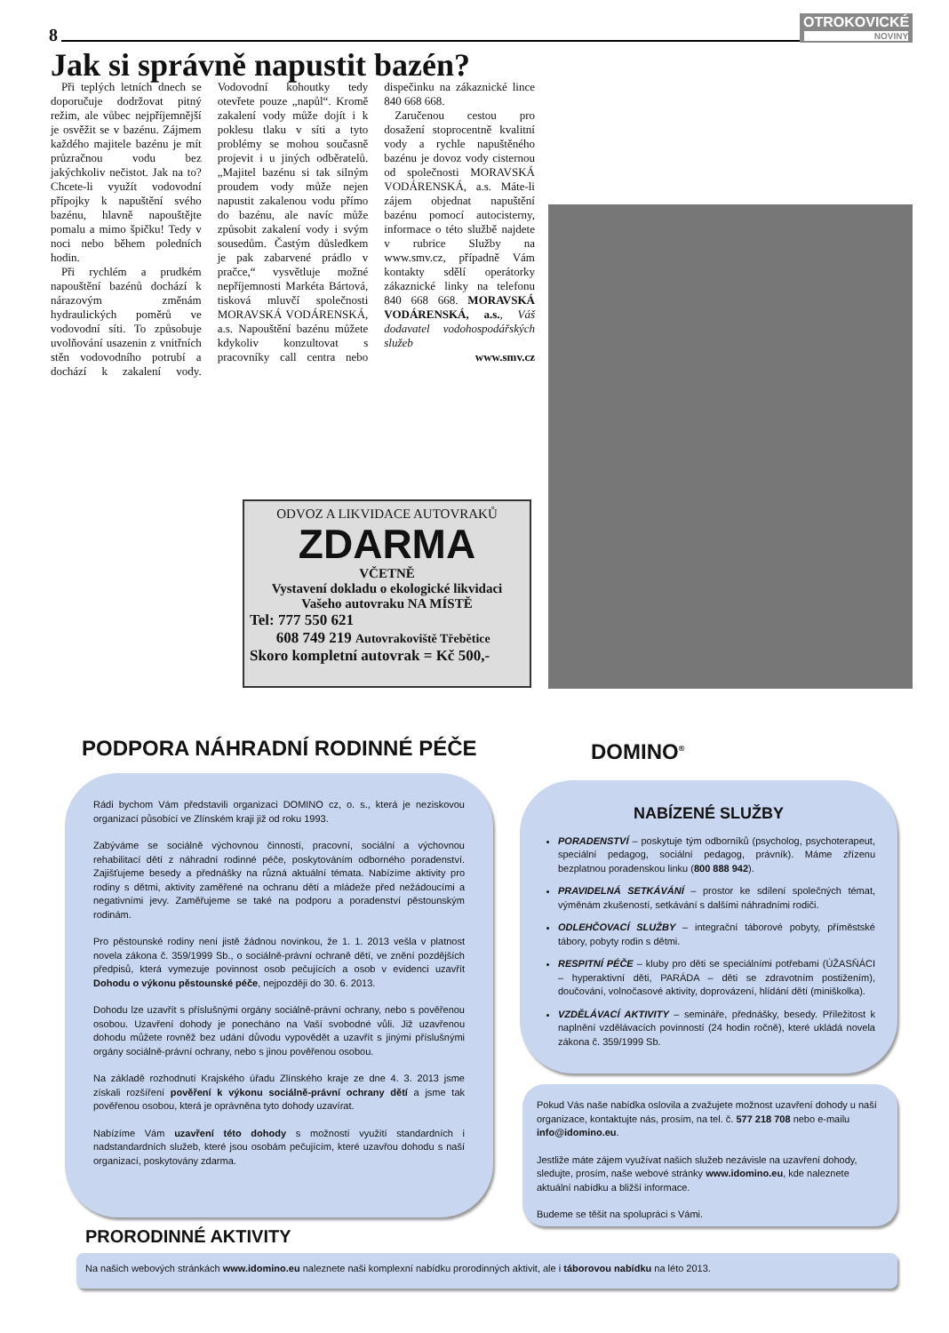8
OTROKOVICKÉ
NOVINY
Jak si správně napustit bazén?
Při teplých letních dnech se doporučuje dodržovat pitný režim, ale vůbec nejpříjemnější je osvěžit se v bazénu. Zájmem každého majitele bazénu je mít průzračnou vodu bez jakýchkoliv nečistot. Jak na to? Chcete-li využít vodovodní přípojky k napuštění svého bazénu, hlavně napouštějte pomalu a mimo špičku! Tedy v noci nebo během poledních hodin.
Při rychlém a prudkém napouštění bazénů dochází k nárazovým změnám hydraulických poměrů ve vodovodní síti. To způsobuje uvolňování usazenin z vnitřních stěn vodovodního potrubí a dochází k zakalení vody. Vodovodní kohoutky tedy otevřete pouze „napůl“. Kromě zakalení vody může dojít i k poklesu tlaku v síti a tyto problémy se mohou současně projevit i u jiných odběratelů. „Majitel bazénu si tak silným proudem vody může nejen napustit zakalenou vodu přímo do bazénu, ale navíc může způsobit zakalení vody i svým sousedům. Častým důsledkem je pak zabarvené prádlo v pračce,“ vysvětluje možné nepříjemnosti Markéta Bártová, tisková mluvčí společnosti MORAVSKÁ VODÁRENSKÁ, a.s. Napouštění bazénu můžete kdykoliv konzultovat s pracovníky call centra nebo dispečinku na zákaznické lince 840 668 668.
Zaručenou cestou pro dosažení stoprocentně kvalitní vody a rychle napuštěného bazénu je dovoz vody cisternou od společnosti MORAVSKÁ VODÁRENSKÁ, a.s. Máte-li zájem objednat napuštění bazénu pomocí autocisterny, informace o této službě najdete v rubrice Služby na www.smv.cz, případně Vám kontakty sdělí operátorky zákaznické linky na telefonu 840 668 668. MORAVSKÁ VODÁRENSKÁ, a.s., Váš dodavatel vodohospodářských služeb
www.smv.cz
ODVOZ A LIKVIDACE AUTOVRAKŮ
ZDARMA
VČETNĚ
Vystavení dokladu o ekologické likvidaci
Vašeho autovraku NA MÍSTĚ
Tel: 777 550 621
608 749 219 Autovrakoviště Třebětice
Skoro kompletní autovrak = Kč 500,-
PODPORA NÁHRADNÍ RODINNÉ PÉČE DOMINO<sup>®</sup>
Rádi bychom Vám představili organizaci DOMINO cz, o. s., která je neziskovou organizací působící ve Zlínském kraji již od roku 1993.
Zabýváme se sociálně výchovnou činností, pracovní, sociální a výchovnou rehabilitací dětí z náhradní rodinné péče, poskytováním odborného poradenství. Zajišťujeme besedy a přednášky na různá aktuální témata. Nabízíme aktivity pro rodiny s dětmi, aktivity zaměřené na ochranu dětí a mládeže před nežádoucími a negativními jevy. Zaměřujeme se také na podporu a poradenství pěstounským rodinám.
Pro pěstounské rodiny není jistě žádnou novinkou, že 1. 1. 2013 vešla v platnost novela zákona č. 359/1999 Sb., o sociálně-právní ochraně dětí, ve znění pozdějších předpisů, která vymezuje povinnost osob pečujících a osob v evidenci uzavřít Dohodu o výkonu pěstounské péče, nejpozději do 30. 6. 2013.
Dohodu lze uzavřít s příslušnými orgány sociálně-právní ochrany, nebo s pověřenou osobou. Uzavření dohody je ponecháno na Vaší svobodné vůli. Již uzavřenou dohodu můžete rovněž bez udání důvodu vypovědět a uzavřít s jinými příslušnými orgány sociálně-právní ochrany, nebo s jinou pověřenou osobou.
Na základě rozhodnutí Krajského úřadu Zlínského kraje ze dne 4. 3. 2013 jsme získali rozšíření pověření k výkonu sociálně-právní ochrany dětí a jsme tak pověřenou osobou, která je oprávněna tyto dohody uzavírat.
Nabízíme Vám uzavření této dohody s možností využití standardních i nadstandardních služeb, které jsou osobám pečujícím, které uzavřou dohodu s naší organizací, poskytovány zdarma.
NABÍZENÉ SLUŽBY
PORADENSTVÍ – poskytuje tým odborníků (psycholog, psychoterapeut, speciální pedagog, sociální pedagog, právník). Máme zřízenu bezplatnou poradenskou linku (800 888 942).
PRAVIDELNÁ SETKÁVÁNÍ – prostor ke sdílení společných témat, výměnám zkušeností, setkávání s dalšími náhradními rodiči.
ODLEHČOVACÍ SLUŽBY – integrační táborové pobyty, příměstské tábory, pobyty rodin s dětmi.
RESPITNÍ PÉČE – kluby pro děti se speciálními potřebami (ÚŽASŇÁCI – hyperaktivní děti, PARÁDA – děti se zdravotním postižením), doučování, volnočasové aktivity, doprovázení, hlídání dětí (miniškolka).
VZDĚLÁVACÍ AKTIVITY – semináře, přednášky, besedy. Příležitost k naplnění vzdělávacích povinností (24 hodin ročně), které ukládá novela zákona č. 359/1999 Sb.
Pokud Vás naše nabídka oslovila a zvažujete možnost uzavření dohody u naší organizace, kontaktujte nás, prosím, na tel. č. 577 218 708 nebo e-mailu info@idomino.eu.
Jestliže máte zájem využívat našich služeb nezávisle na uzavření dohody, sledujte, prosím, naše webové stránky www.idomino.eu, kde naleznete aktuální nabídku a bližší informace.
Budeme se těšit na spolupráci s Vámi.
PRORODINNÉ AKTIVITY
Na našich webových stránkách www.idomino.eu naleznete naši komplexní nabídku prorodinných aktivit, ale i táborovou nabídku na léto 2013.